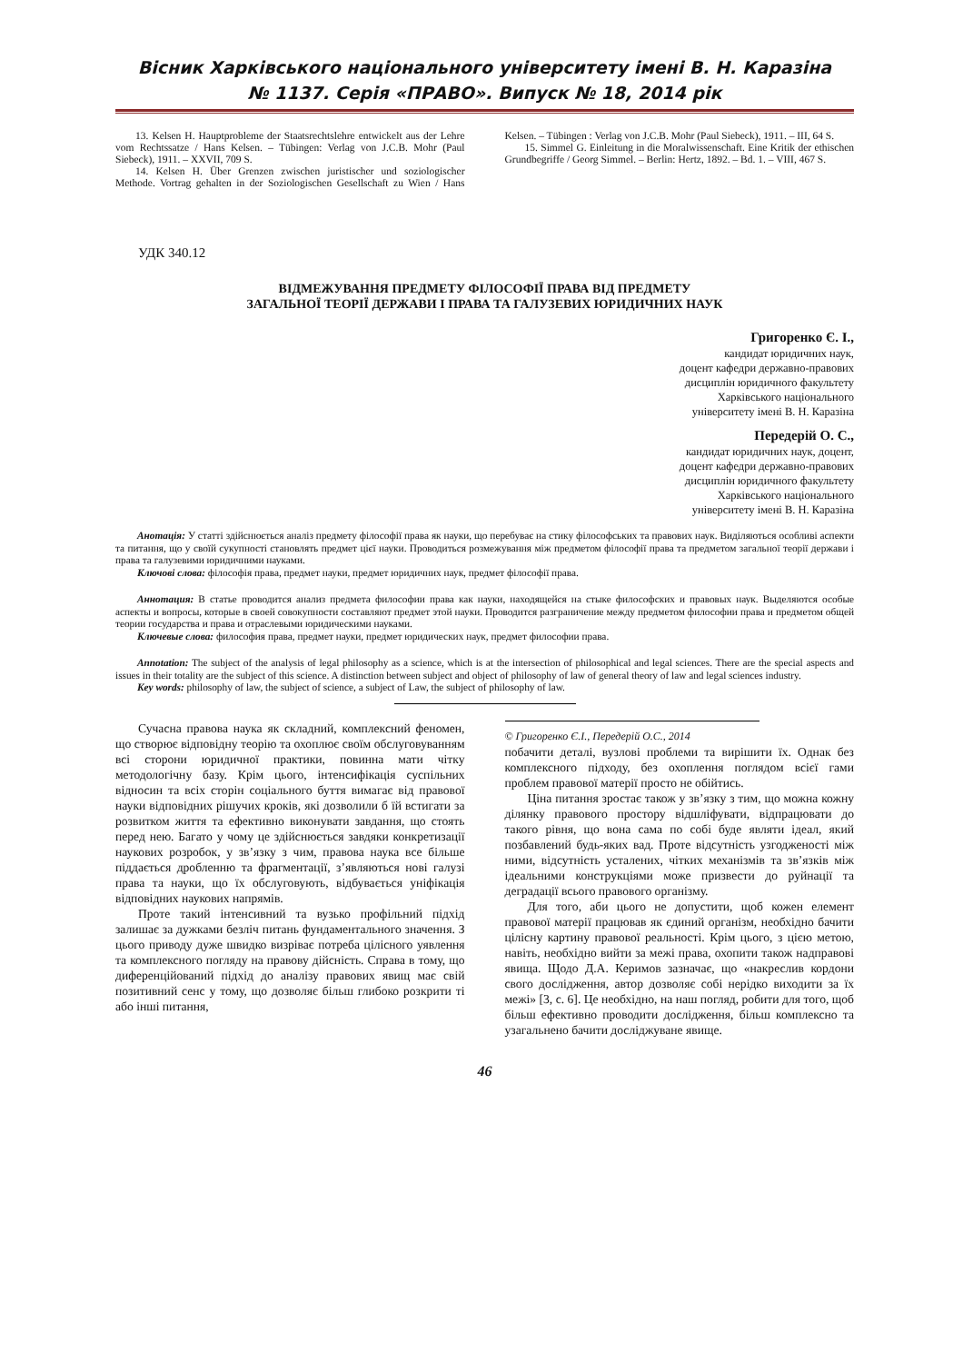Вісник Харківського національного університету імені В. Н. Каразіна
№ 1137. Серія «ПРАВО». Випуск № 18, 2014 рік
13. Kelsen H. Hauptprobleme der Staatsrechtslehre entwickelt aus der Lehre vom Rechtssatze / Hans Kelsen. – Tübingen: Verlag von J.C.B. Mohr (Paul Siebeck), 1911. – XXVII, 709 S.
14. Kelsen H. Über Grenzen zwischen juristischer und soziologischer Methode. Vortrag gehalten in der Soziologischen Gesellschaft zu Wien / Hans Kelsen. – Tübingen : Verlag von J.C.B. Mohr (Paul Siebeck), 1911. – III, 64 S.
15. Simmel G. Einleitung in die Moralwissenschaft. Eine Kritik der ethischen Grundbegriffe / Georg Simmel. – Berlin: Hertz, 1892. – Bd. 1. – VIII, 467 S.
УДК 340.12
ВІДМЕЖУВАННЯ ПРЕДМЕТУ ФІЛОСОФІЇ ПРАВА ВІД ПРЕДМЕТУ
ЗАГАЛЬНОЇ ТЕОРІЇ ДЕРЖАВИ І ПРАВА ТА ГАЛУЗЕВИХ ЮРИДИЧНИХ НАУК
Григоренко Є. І.,
кандидат юридичних наук,
доцент кафедри державно-правових
дисциплін юридичного факультету
Харківського національного
університету імені В. Н. Каразіна
Передерій О. С.,
кандидат юридичних наук, доцент,
доцент кафедри державно-правових
дисциплін юридичного факультету
Харківського національного
університету імені В. Н. Каразіна
Анотація: У статті здійснюється аналіз предмету філософії права як науки, що перебуває на стику філософських та правових наук. Виділяються особливі аспекти та питання, що у своїй сукупності становлять предмет цієї науки. Проводиться розмежування між предметом філософії права та предметом загальної теорії держави і права та галузевими юридичними науками.
Ключові слова: філософія права, предмет науки, предмет юридичних наук, предмет філософії права.
Аннотация: В статье проводится анализ предмета философии права как науки, находящейся на стыке философских и правовых наук. Выделяются особые аспекты и вопросы, которые в своей совокупности составляют предмет этой науки. Проводится разграничение между предметом философии права и предметом общей теории государства и права и отраслевыми юридическими науками.
Ключевые слова: философия права, предмет науки, предмет юридических наук, предмет философии права.
Annotation: The subject of the analysis of legal philosophy as a science, which is at the intersection of philosophical and legal sciences. There are the special aspects and issues in their totality are the subject of this science. A distinction between subject and object of philosophy of law of general theory of law and legal sciences industry.
Key words: philosophy of law, the subject of science, a subject of Law, the subject of philosophy of law.
Сучасна правова наука як складний, комплексний феномен, що створює відповідну теорію та охоплює своїм обслуговуванням всі сторони юридичної практики, повинна мати чітку методологічну базу. Крім цього, інтенсифікація суспільних відносин та всіх сторін соціального буття вимагає від правової науки відповідних рішучих кроків, які дозволили б їй встигати за розвитком життя та ефективно виконувати завдання, що стоять перед нею. Багато у чому це здійснюється завдяки конкретизації наукових розробок, у зв’язку з чим, правова наука все більше піддається дробленню та фрагментації, з’являються нові галузі права та науки, що їх обслуговують, відбувається уніфікація відповідних наукових напрямів.
Проте такий інтенсивний та вузько профільний підхід залишає за дужками безліч питань фундаментального значення. З цього приводу дуже швидко визріває потреба цілісного уявлення та комплексного погляду на правову дійсність. Справа в тому, що диференційований підхід до аналізу правових явищ має свій позитивний сенс у тому, що дозволяє більш глибоко розкрити ті або інші питання,
© Григоренко Є.І., Передерій О.С., 2014
побачити деталі, вузлові проблеми та вирішити їх. Однак без комплексного підходу, без охоплення поглядом всієї гами проблем правової матерії просто не обійтись.
Ціна питання зростає також у зв’язку з тим, що можна кожну ділянку правового простору відшліфувати, відпрацювати до такого рівня, що вона сама по собі буде являти ідеал, який позбавлений будь-яких вад. Проте відсутність узгодженості між ними, відсутність усталених, чітких механізмів та зв’язків між ідеальними конструкціями може призвести до руйнації та деградації всього правового організму.
Для того, аби цього не допустити, щоб кожен елемент правової матерії працював як єдиний організм, необхідно бачити цілісну картину правової реальності. Крім цього, з цією метою, навіть, необхідно вийти за межі права, охопити також надправові явища. Щодо Д.А. Керимов зазначає, що «накреслив кордони свого дослідження, автор дозволяє собі нерідко виходити за їх межі» [3, с. 6]. Це необхідно, на наш погляд, робити для того, щоб більш ефективно проводити дослідження, більш комплексно та узагальнено бачити досліджуване явище.
46